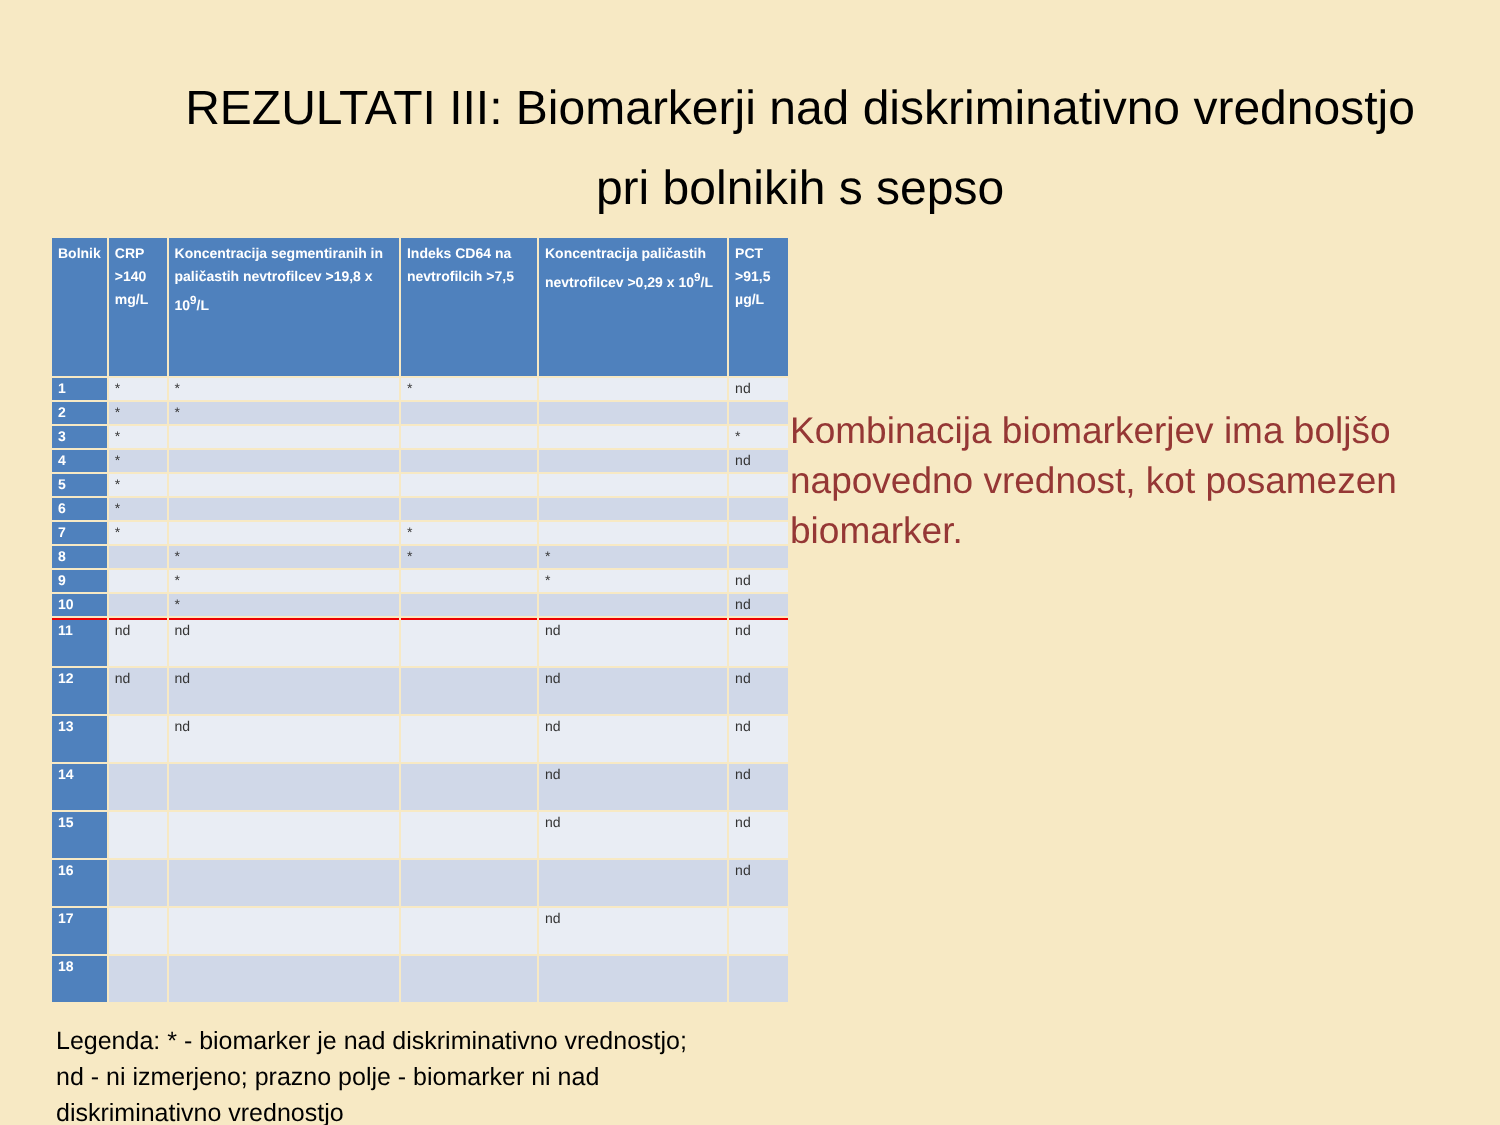REZULTATI III: Biomarkerji nad diskriminativno vrednostjo pri bolnikih s sepso
| Bolnik | CRP >140 mg/L | Koncentracija segmentiranih in paličastih nevtrofilcev >19,8 x 10<sup>9</sup>/L | Indeks CD64 na nevtrofilcih >7,5 | Koncentracija paličastih nevtrofilcev >0,29 x 10<sup>9</sup>/L | PCT >91,5 µg/L |
| --- | --- | --- | --- | --- | --- |
| 1 | * | * | * | | nd |
| 2 | * | * | | | |
| 3 | * | | | | * |
| 4 | * | | | | nd |
| 5 | * | | | | |
| 6 | * | | | | |
| 7 | * | | * | | |
| 8 | | * | * | * | |
| 9 | | * | | * | nd |
| 10 | | * | | | nd |
| 11 | nd | nd | | nd | nd |
| 12 | nd | nd | | nd | nd |
| 13 | | nd | | nd | nd |
| 14 | | | | nd | nd |
| 15 | | | | nd | nd |
| 16 | | | | | nd |
| 17 | | | | nd | |
| 18 | | | | | |
Legenda: * - biomarker je nad diskriminativno vrednostjo;
nd - ni izmerjeno; prazno polje - biomarker ni nad
diskriminativno vrednostjo
Kombinacija biomarkerjev ima boljšo napovedno vrednost, kot posamezen biomarker.